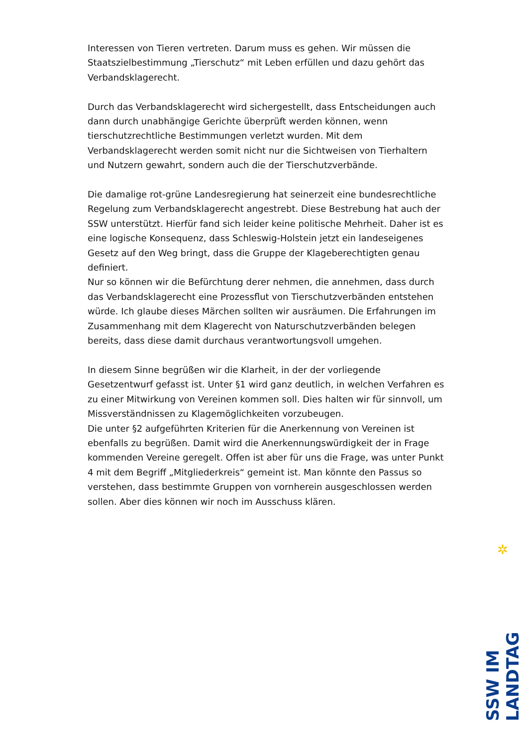Interessen von Tieren vertreten. Darum muss es gehen. Wir müssen die Staatszielbestimmung „Tierschutz“ mit Leben erfüllen und dazu gehört das Verbandsklagerecht.
Durch das Verbandsklagerecht wird sichergestellt, dass Entscheidungen auch dann durch unabhängige Gerichte überprüft werden können, wenn tierschutzrechtliche Bestimmungen verletzt wurden. Mit dem Verbandsklagerecht werden somit nicht nur die Sichtweisen von Tierhaltern und Nutzern gewahrt, sondern auch die der Tierschutzverbände.
Die damalige rot-grüne Landesregierung hat seinerzeit eine bundesrechtliche Regelung zum Verbandsklagerecht angestrebt. Diese Bestrebung hat auch der SSW unterstützt. Hierfür fand sich leider keine politische Mehrheit. Daher ist es eine logische Konsequenz, dass Schleswig-Holstein jetzt ein landeseigenes Gesetz auf den Weg bringt, dass die Gruppe der Klageberechtigten genau definiert.
Nur so können wir die Befürchtung derer nehmen, die annehmen, dass durch das Verbandsklagerecht eine Prozessflut von Tierschutzverbänden entstehen würde. Ich glaube dieses Märchen sollten wir ausräumen. Die Erfahrungen im Zusammenhang mit dem Klagerecht von Naturschutzverbänden belegen bereits, dass diese damit durchaus verantwortungsvoll umgehen.
In diesem Sinne begrüßen wir die Klarheit, in der der vorliegende Gesetzentwurf gefasst ist. Unter §1 wird ganz deutlich, in welchen Verfahren es zu einer Mitwirkung von Vereinen kommen soll. Dies halten wir für sinnvoll, um Missverständnissen zu Klagemöglichkeiten vorzubeugen.
Die unter §2 aufgeführten Kriterien für die Anerkennung von Vereinen ist ebenfalls zu begrüßen. Damit wird die Anerkennungswürdigkeit der in Frage kommenden Vereine geregelt. Offen ist aber für uns die Frage, was unter Punkt 4 mit dem Begriff „Mitgliederkreis“ gemeint ist. Man könnte den Passus so verstehen, dass bestimmte Gruppen von vornherein ausgeschlossen werden sollen. Aber dies können wir noch im Ausschuss klären.
✲
SSW IM LANDTAG